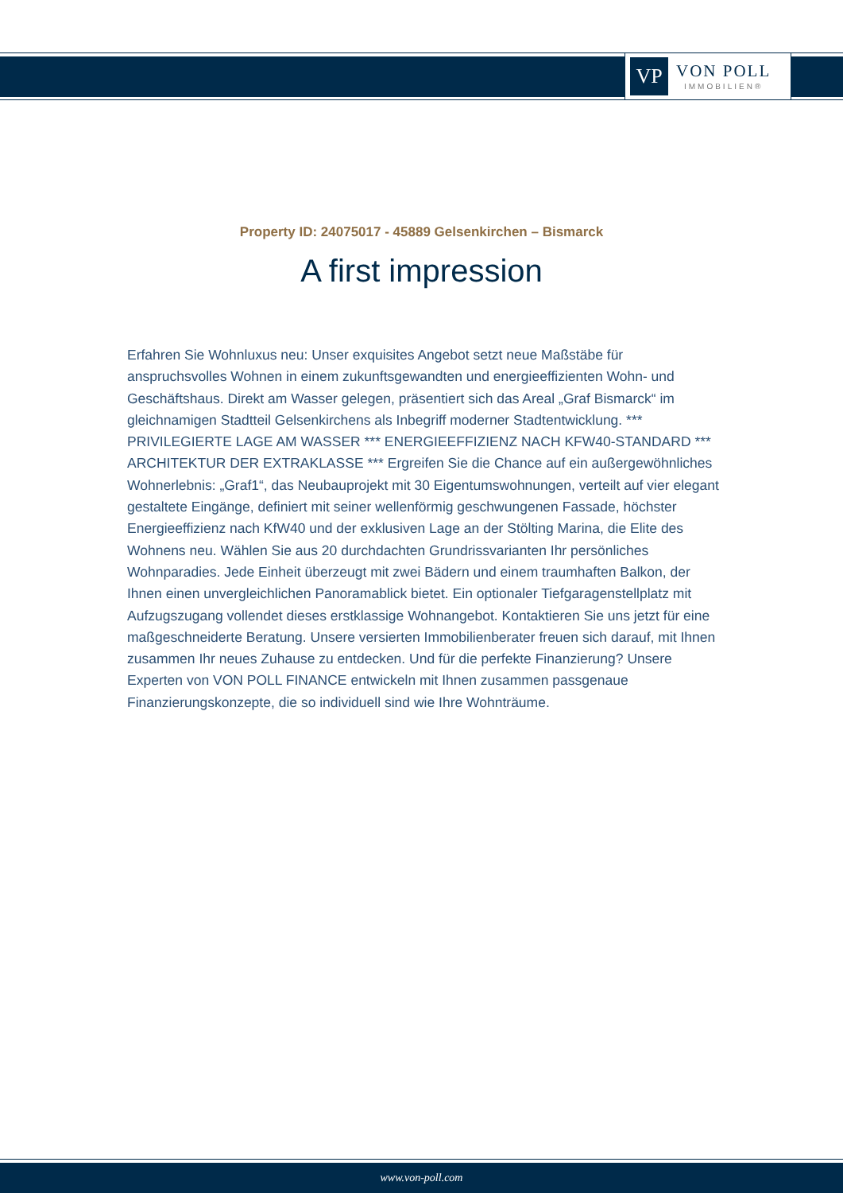VP
VON POLL
IMMOBILIEN®
Property ID: 24075017 - 45889 Gelsenkirchen – Bismarck
A first impression
Erfahren Sie Wohnluxus neu: Unser exquisites Angebot setzt neue Maßstäbe für anspruchsvolles Wohnen in einem zukunftsgewandten und energieeffizienten Wohn- und Geschäftshaus. Direkt am Wasser gelegen, präsentiert sich das Areal „Graf Bismarck“ im gleichnamigen Stadtteil Gelsenkirchens als Inbegriff moderner Stadtentwicklung. *** PRIVILEGIERTE LAGE AM WASSER *** ENERGIEEFFIZIENZ NACH KFW40-STANDARD *** ARCHITEKTUR DER EXTRAKLASSE *** Ergreifen Sie die Chance auf ein außergewöhnliches Wohnerlebnis: „Graf1“, das Neubauprojekt mit 30 Eigentumswohnungen, verteilt auf vier elegant gestaltete Eingänge, definiert mit seiner wellenförmig geschwungenen Fassade, höchster Energieeffizienz nach KfW40 und der exklusiven Lage an der Stölting Marina, die Elite des Wohnens neu. Wählen Sie aus 20 durchdachten Grundrissvarianten Ihr persönliches Wohnparadies. Jede Einheit überzeugt mit zwei Bädern und einem traumhaften Balkon, der Ihnen einen unvergleichlichen Panoramablick bietet. Ein optionaler Tiefgaragenstellplatz mit Aufzugszugang vollendet dieses erstklassige Wohnangebot. Kontaktieren Sie uns jetzt für eine maßgeschneiderte Beratung. Unsere versierten Immobilienberater freuen sich darauf, mit Ihnen zusammen Ihr neues Zuhause zu entdecken. Und für die perfekte Finanzierung? Unsere Experten von VON POLL FINANCE entwickeln mit Ihnen zusammen passgenaue Finanzierungskonzepte, die so individuell sind wie Ihre Wohnträume.
www.von-poll.com